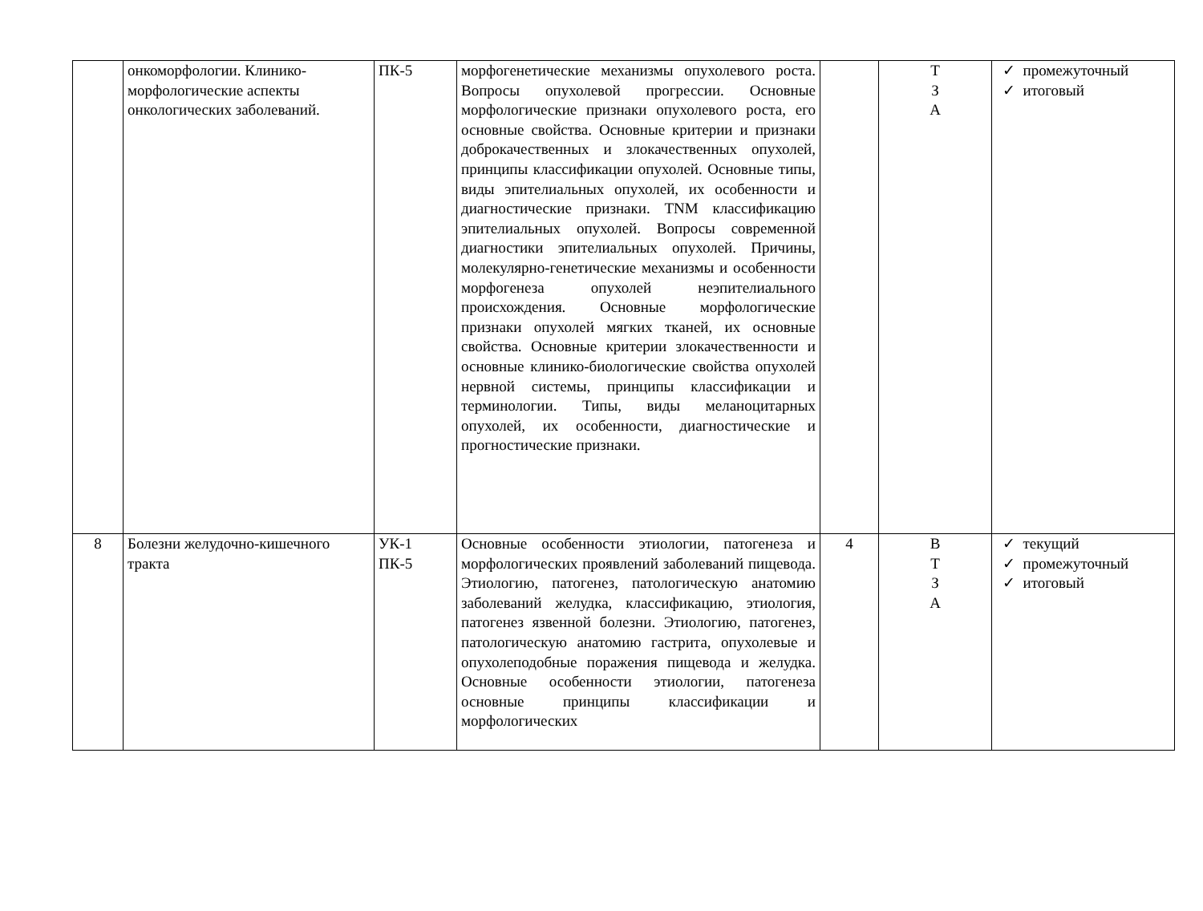| | онкоморфологии. Клинико-морфологические аспекты онкологических заболеваний. | ПК-5 | морфогенетические механизмы опухолевого роста. Вопросы опухолевой прогрессии. Основные морфологические признаки опухолевого роста, его основные свойства. Основные критерии и признаки доброкачественных и злокачественных опухолей, принципы классификации опухолей. Основные типы, виды эпителиальных опухолей, их особенности и диагностические признаки. TNM классификацию эпителиальных опухолей. Вопросы современной диагностики эпителиальных опухолей. Причины, молекулярно-генетические механизмы и особенности морфогенеза опухолей неэпителиального происхождения. Основные морфологические признаки опухолей мягких тканей, их основные свойства. Основные критерии злокачественности и основные клинико-биологические свойства опухолей нервной системы, принципы классификации и терминологии. Типы, виды меланоцитарных опухолей, их особенности, диагностические и прогностические признаки. | | Т З А | ✓ промежуточный ✓ итоговый |
| 8 | Болезни желудочно-кишечного тракта | УК-1 ПК-5 | Основные особенности этиологии, патогенеза и морфологических проявлений заболеваний пищевода. Этиологию, патогенез, патологическую анатомию заболеваний желудка, классификацию, этиология, патогенез язвенной болезни. Этиологию, патогенез, патологическую анатомию гастрита, опухолевые и опухолеподобные поражения пищевода и желудка. Основные особенности этиологии, патогенеза основные принципы классификации и морфологических | 4 | В Т З А | ✓ текущий ✓ промежуточный ✓ итоговый |